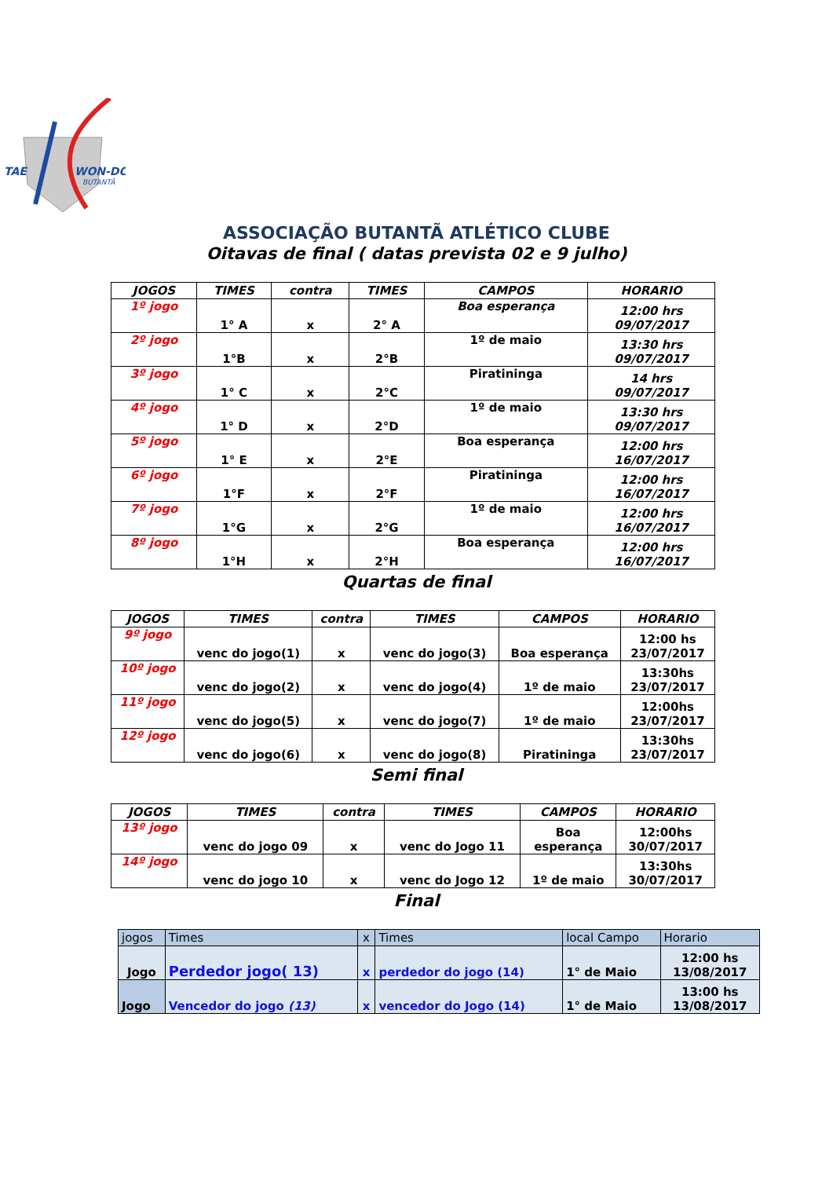TAE
WON-DO
BUTANTÃ
ASSOCIAÇÃO BUTANTÃ ATLÉTICO CLUBE
Oitavas de final ( datas prevista 02 e 9 julho)
| JOGOS | TIMES | contra | TIMES | CAMPOS | HORARIO |
| --- | --- | --- | --- | --- | --- |
| 1º jogo | 1° A | x | 2° A | Boa esperança | 12:00 hrs 09/07/2017 |
| 2º jogo | 1°B | x | 2°B | 1º de maio | 13:30 hrs 09/07/2017 |
| 3º jogo | 1° C | x | 2°C | Piratininga | 14 hrs 09/07/2017 |
| 4º jogo | 1° D | x | 2°D | 1º de maio | 13:30 hrs 09/07/2017 |
| 5º jogo | 1° E | x | 2°E | Boa esperança | 12:00 hrs 16/07/2017 |
| 6º jogo | 1°F | x | 2°F | Piratininga | 12:00 hrs 16/07/2017 |
| 7º jogo | 1°G | x | 2°G | 1º de maio | 12:00 hrs 16/07/2017 |
| 8º jogo | 1°H | x | 2°H | Boa esperança | 12:00 hrs 16/07/2017 |
Quartas de final
| JOGOS | TIMES | contra | TIMES | CAMPOS | HORARIO |
| --- | --- | --- | --- | --- | --- |
| 9º jogo | venc do jogo(1) | x | venc do jogo(3) | Boa esperança | 12:00 hs 23/07/2017 |
| 10º jogo | venc do jogo(2) | x | venc do jogo(4) | 1º de maio | 13:30hs 23/07/2017 |
| 11º jogo | venc do jogo(5) | x | venc do jogo(7) | 1º de maio | 12:00hs 23/07/2017 |
| 12º jogo | venc do jogo(6) | x | venc do jogo(8) | Piratininga | 13:30hs 23/07/2017 |
Semi final
| JOGOS | TIMES | contra | TIMES | CAMPOS | HORARIO |
| --- | --- | --- | --- | --- | --- |
| 13º jogo | venc do jogo 09 | x | venc do Jogo 11 | Boa esperança | 12:00hs 30/07/2017 |
| 14º jogo | venc do jogo 10 | x | venc do Jogo 12 | 1º de maio | 13:30hs 30/07/2017 |
Final
| jogos | Times | x | Times | local Campo | Horario |
| --- | --- | --- | --- | --- | --- |
| Jogo | Perdedor jogo( 13) | x | perdedor do jogo (14) | 1° de Maio | 12:00 hs 13/08/2017 |
| Jogo | Vencedor do jogo (13) | x | vencedor do Jogo (14) | 1° de Maio | 13:00 hs 13/08/2017 |